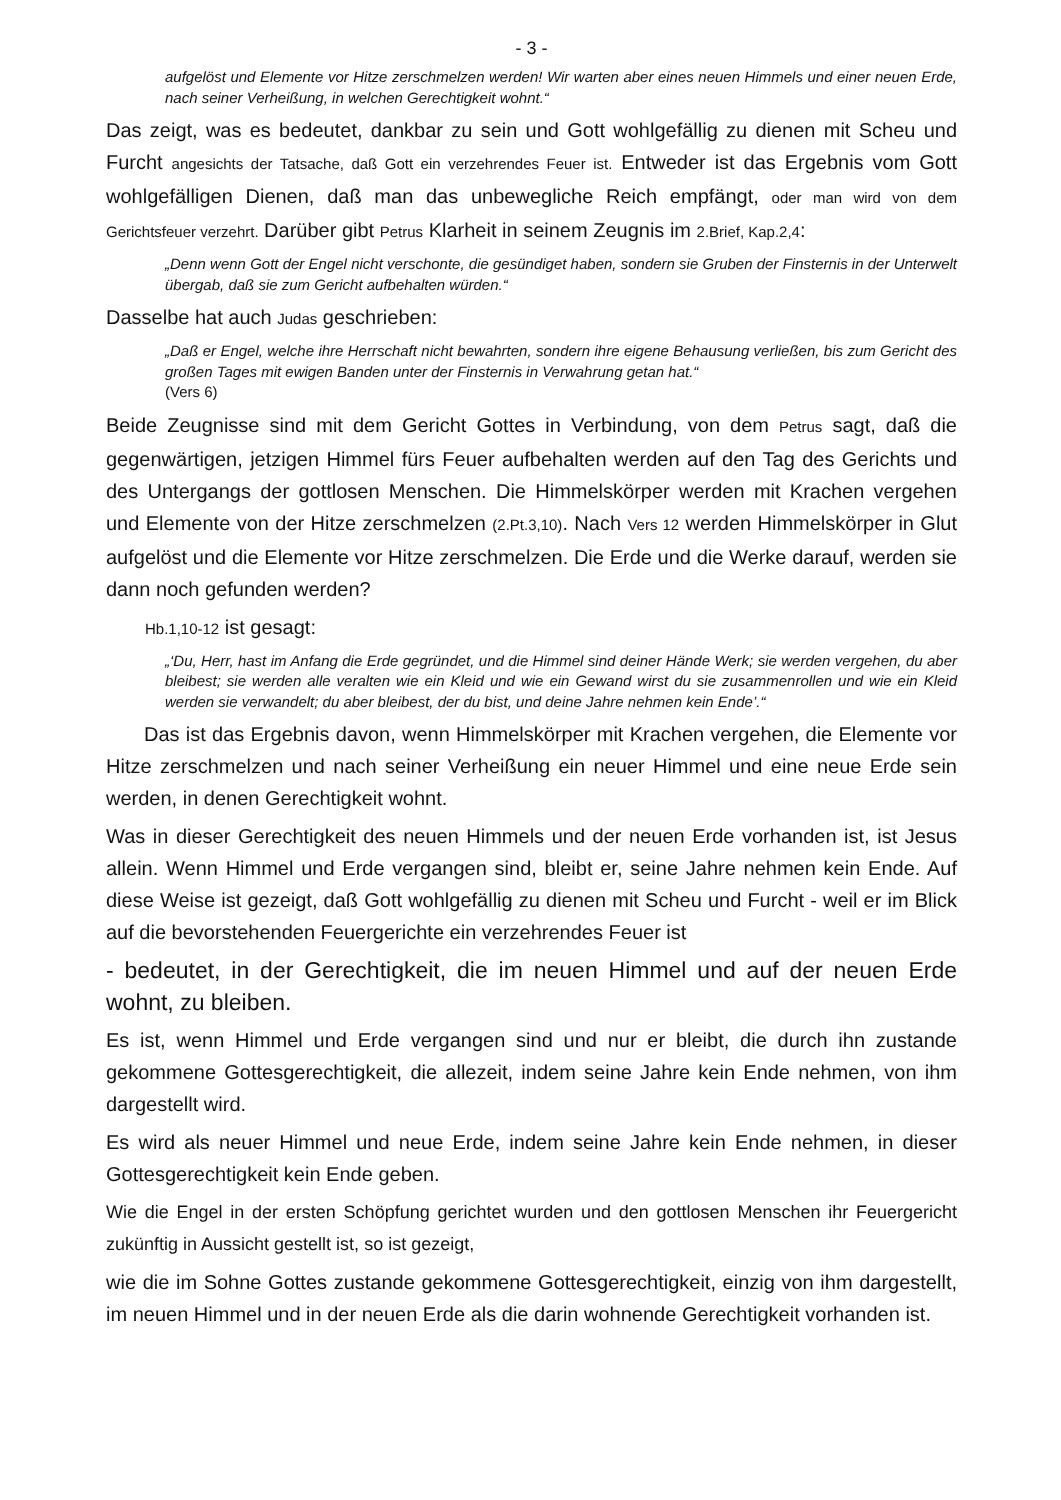- 3 -
aufgelöst und Elemente vor Hitze zerschmelzen werden! Wir warten aber eines neuen Himmels und einer neuen Erde, nach seiner Verheißung, in welchen Gerechtigkeit wohnt.“
Das zeigt, was es bedeutet, dankbar zu sein und Gott wohlgefällig zu dienen mit Scheu und Furcht angesichts der Tatsache, daß Gott ein verzehrendes Feuer ist. Entweder ist das Ergebnis vom Gott wohlgefälligen Dienen, daß man das unbewegliche Reich empfängt, oder man wird von dem Gerichtsfeuer verzehrt. Darüber gibt Petrus Klarheit in seinem Zeugnis im 2.Brief, Kap.2,4:
„Denn wenn Gott der Engel nicht verschonte, die gesündiget haben, sondern sie Gruben der Finsternis in der Unterwelt übergab, daß sie zum Gericht aufbehalten würden.“
Dasselbe hat auch Judas geschrieben:
„Daß er Engel, welche ihre Herrschaft nicht bewahrten, sondern ihre eigene Behausung verließen, bis zum Gericht des großen Tages mit ewigen Banden unter der Finsternis in Verwahrung getan hat.“
(Vers 6)
Beide Zeugnisse sind mit dem Gericht Gottes in Verbindung, von dem Petrus sagt, daß die gegenwärtigen, jetzigen Himmel fürs Feuer aufbehalten werden auf den Tag des Gerichts und des Untergangs der gottlosen Menschen. Die Himmelskörper werden mit Krachen vergehen und Elemente von der Hitze zerschmelzen (2.Pt.3,10). Nach Vers 12 werden Himmelskörper in Glut aufgelöst und die Elemente vor Hitze zerschmelzen. Die Erde und die Werke darauf, werden sie dann noch gefunden werden?
Hb.1,10-12 ist gesagt:
„‘Du, Herr, hast im Anfang die Erde gegründet, und die Himmel sind deiner Hände Werk; sie werden vergehen, du aber bleibest; sie werden alle veralten wie ein Kleid und wie ein Gewand wirst du sie zusammenrollen und wie ein Kleid werden sie verwandelt; du aber bleibest, der du bist, und deine Jahre nehmen kein Ende’.“
Das ist das Ergebnis davon, wenn Himmelskörper mit Krachen vergehen, die Elemente vor Hitze zerschmelzen und nach seiner Verheißung ein neuer Himmel und eine neue Erde sein werden, in denen Gerechtigkeit wohnt.
Was in dieser Gerechtigkeit des neuen Himmels und der neuen Erde vorhanden ist, ist Jesus allein. Wenn Himmel und Erde vergangen sind, bleibt er, seine Jahre nehmen kein Ende. Auf diese Weise ist gezeigt, daß Gott wohlgefällig zu dienen mit Scheu und Furcht - weil er im Blick auf die bevorstehenden Feuergerichte ein verzehrendes Feuer ist
- bedeutet, in der Gerechtigkeit, die im neuen Himmel und auf der neuen Erde wohnt, zu bleiben.
Es ist, wenn Himmel und Erde vergangen sind und nur er bleibt, die durch ihn zustande gekommene Gottesgerechtigkeit, die allezeit, indem seine Jahre kein Ende nehmen, von ihm dargestellt wird.
Es wird als neuer Himmel und neue Erde, indem seine Jahre kein Ende nehmen, in dieser Gottesgerechtigkeit kein Ende geben.
Wie die Engel in der ersten Schöpfung gerichtet wurden und den gottlosen Menschen ihr Feuergericht zukünftig in Aussicht gestellt ist, so ist gezeigt,
wie die im Sohne Gottes zustande gekommene Gottesgerechtigkeit, einzig von ihm dargestellt, im neuen Himmel und in der neuen Erde als die darin wohnende Gerechtigkeit vorhanden ist.